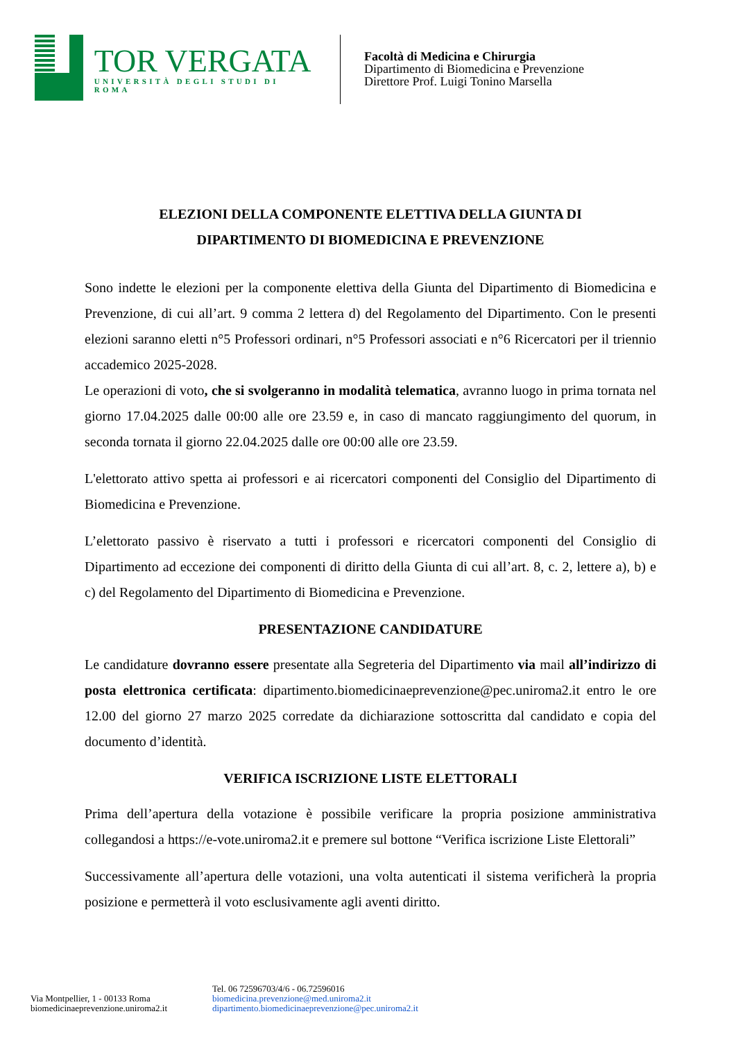TOR VERGATA
UNIVERSITÀ DEGLI STUDI DI ROMA
Facoltà di Medicina e Chirurgia
Dipartimento di Biomedicina e Prevenzione
Direttore Prof. Luigi Tonino Marsella
ELEZIONI DELLA COMPONENTE ELETTIVA DELLA GIUNTA DI
DIPARTIMENTO DI BIOMEDICINA E PREVENZIONE
Sono indette le elezioni per la componente elettiva della Giunta del Dipartimento di Biomedicina e Prevenzione, di cui all’art. 9 comma 2 lettera d) del Regolamento del Dipartimento. Con le presenti elezioni saranno eletti n°5 Professori ordinari, n°5 Professori associati e n°6 Ricercatori per il triennio accademico 2025-2028.
Le operazioni di voto, che si svolgeranno in modalità telematica, avranno luogo in prima tornata nel giorno 17.04.2025 dalle 00:00 alle ore 23.59 e, in caso di mancato raggiungimento del quorum, in seconda tornata il giorno 22.04.2025 dalle ore 00:00 alle ore 23.59.
L'elettorato attivo spetta ai professori e ai ricercatori componenti del Consiglio del Dipartimento di Biomedicina e Prevenzione.
L’elettorato passivo è riservato a tutti i professori e ricercatori componenti del Consiglio di Dipartimento ad eccezione dei componenti di diritto della Giunta di cui all’art. 8, c. 2, lettere a), b) e c) del Regolamento del Dipartimento di Biomedicina e Prevenzione.
PRESENTAZIONE CANDIDATURE
Le candidature dovranno essere presentate alla Segreteria del Dipartimento via mail all’indirizzo di posta elettronica certificata: dipartimento.biomedicinaeprevenzione@pec.uniroma2.it entro le ore 12.00 del giorno 27 marzo 2025 corredate da dichiarazione sottoscritta dal candidato e copia del documento d’identità.
VERIFICA ISCRIZIONE LISTE ELETTORALI
Prima dell’apertura della votazione è possibile verificare la propria posizione amministrativa collegandosi a https://e-vote.uniroma2.it e premere sul bottone “Verifica iscrizione Liste Elettorali”
Successivamente all’apertura delle votazioni, una volta autenticati il sistema verificherà la propria posizione e permetterà il voto esclusivamente agli aventi diritto.
Via Montpellier, 1 - 00133 Roma
biomedicinaeprevenzione.uniroma2.it
Tel. 06 72596703/4/6 - 06.72596016
biomedicina.prevenzione@med.uniroma2.it
dipartimento.biomedicinaeprevenzione@pec.uniroma2.it